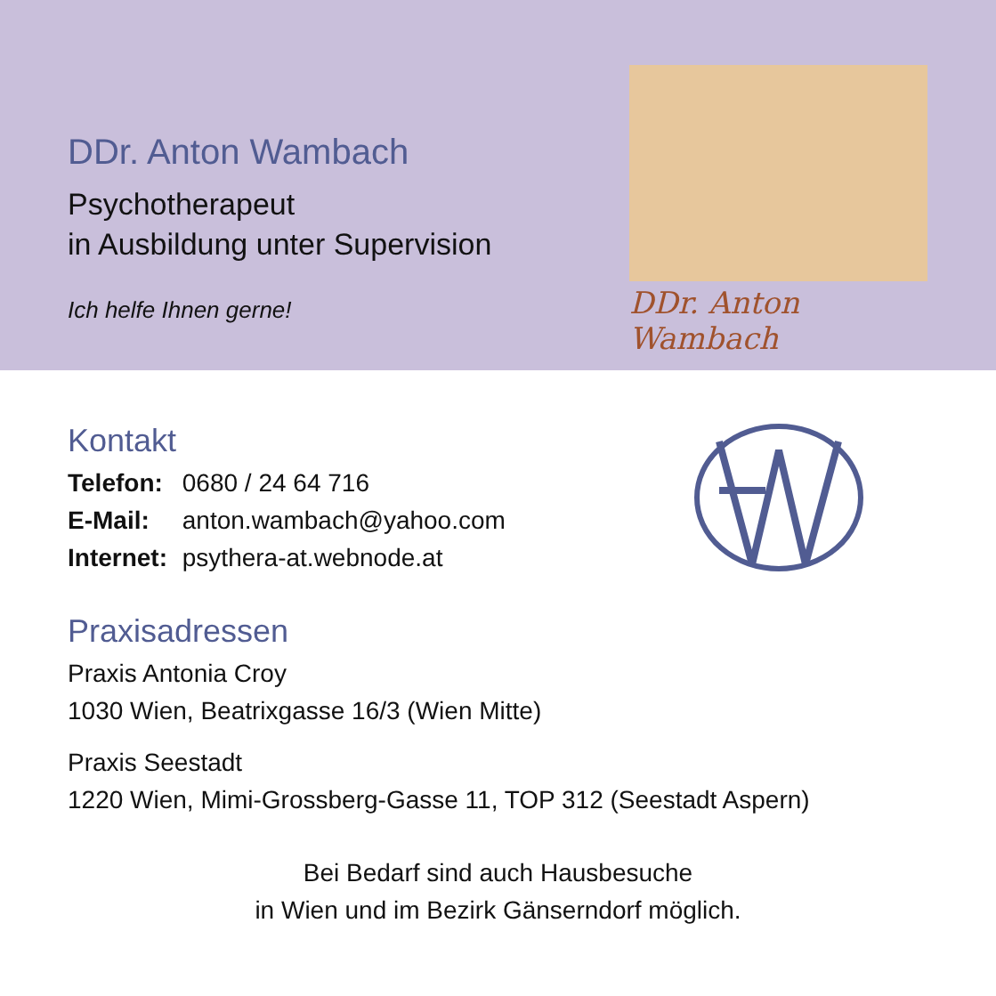DDr. Anton Wambach
Psychotherapeut
in Ausbildung unter Supervision
Ich helfe Ihnen gerne!
DDr. Anton Wambach
Kontakt
Telefon: 0680 / 24 64 716
E-Mail: anton.wambach@yahoo.com
Internet: psythera-at.webnode.at
Praxisadressen
Praxis Antonia Croy
1030 Wien, Beatrixgasse 16/3 (Wien Mitte)
Praxis Seestadt
1220 Wien, Mimi-Grossberg-Gasse 11, TOP 312 (Seestadt Aspern)
Bei Bedarf sind auch Hausbesuche
in Wien und im Bezirk Gänserndorf möglich.